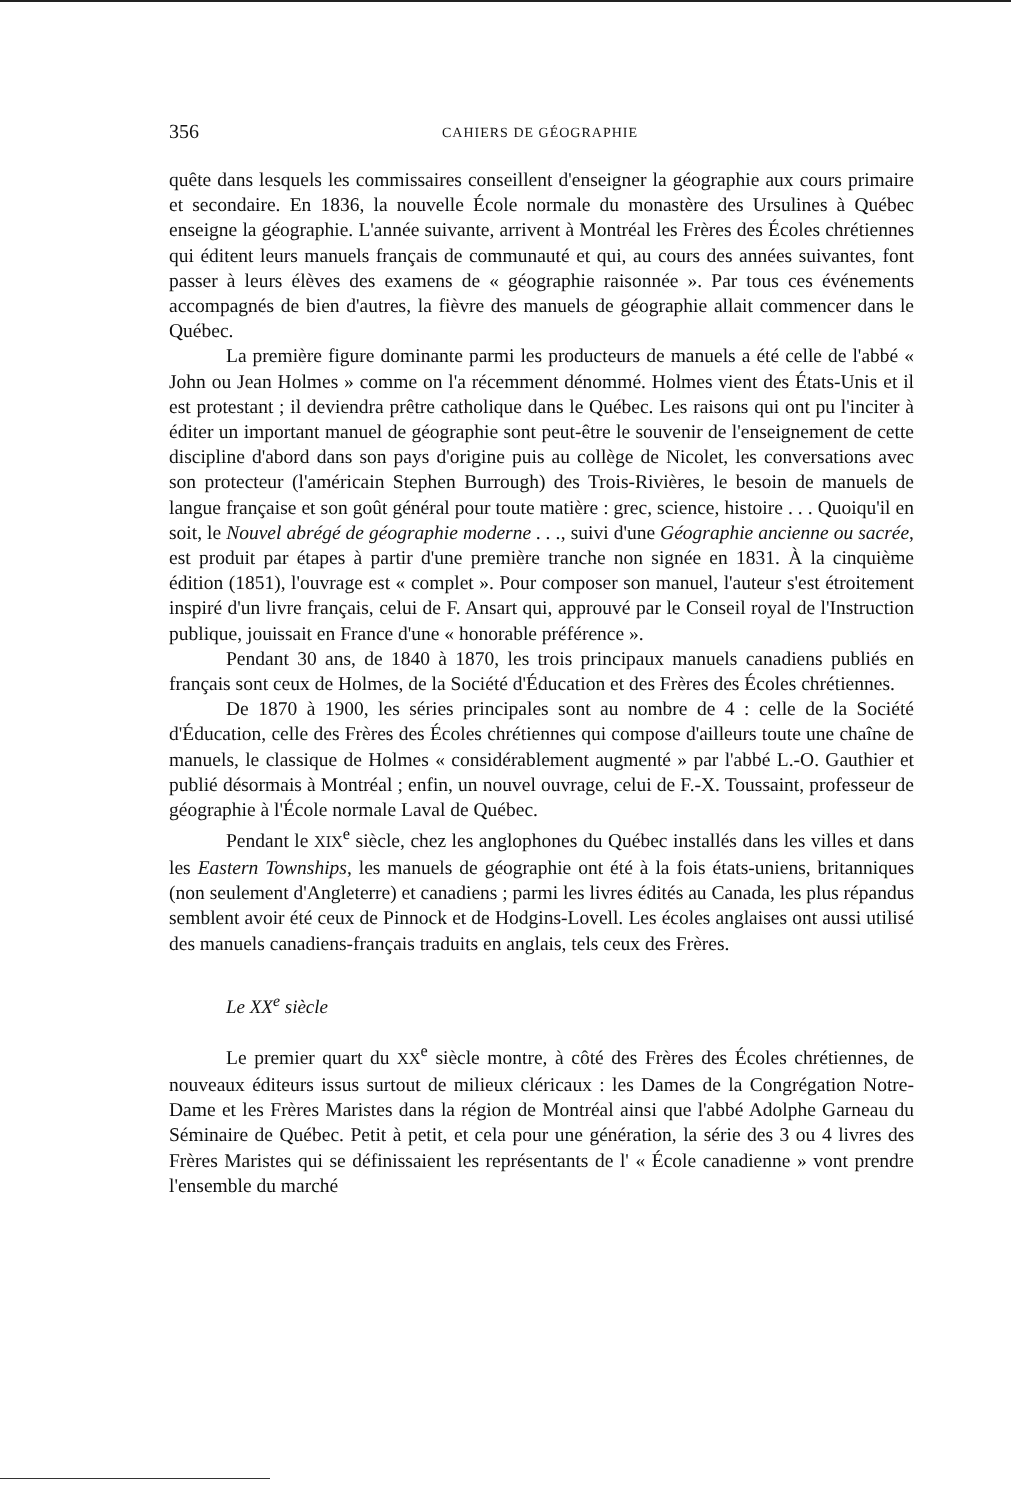356 CAHIERS DE GÉOGRAPHIE
quête dans lesquels les commissaires conseillent d'enseigner la géographie aux cours primaire et secondaire. En 1836, la nouvelle École normale du monastère des Ursulines à Québec enseigne la géographie. L'année suivante, arrivent à Montréal les Frères des Écoles chrétiennes qui éditent leurs manuels français de communauté et qui, au cours des années suivantes, font passer à leurs élèves des examens de « géographie raisonnée ». Par tous ces événements accompagnés de bien d'autres, la fièvre des manuels de géographie allait commencer dans le Québec.
La première figure dominante parmi les producteurs de manuels a été celle de l'abbé « John ou Jean Holmes » comme on l'a récemment dénommé. Holmes vient des États-Unis et il est protestant ; il deviendra prêtre catholique dans le Québec. Les raisons qui ont pu l'inciter à éditer un important manuel de géographie sont peut-être le souvenir de l'enseignement de cette discipline d'abord dans son pays d'origine puis au collège de Nicolet, les conversations avec son protecteur (l'américain Stephen Burrough) des Trois-Rivières, le besoin de manuels de langue française et son goût général pour toute matière : grec, science, histoire . . . Quoiqu'il en soit, le Nouvel abrégé de géographie moderne . . ., suivi d'une Géographie ancienne ou sacrée, est produit par étapes à partir d'une première tranche non signée en 1831. À la cinquième édition (1851), l'ouvrage est « complet ». Pour composer son manuel, l'auteur s'est étroitement inspiré d'un livre français, celui de F. Ansart qui, approuvé par le Conseil royal de l'Instruction publique, jouissait en France d'une « honorable préférence ».
Pendant 30 ans, de 1840 à 1870, les trois principaux manuels canadiens publiés en français sont ceux de Holmes, de la Société d'Éducation et des Frères des Écoles chrétiennes.
De 1870 à 1900, les séries principales sont au nombre de 4 : celle de la Société d'Éducation, celle des Frères des Écoles chrétiennes qui compose d'ailleurs toute une chaîne de manuels, le classique de Holmes « considérablement augmenté » par l'abbé L.-O. Gauthier et publié désormais à Montréal ; enfin, un nouvel ouvrage, celui de F.-X. Toussaint, professeur de géographie à l'École normale Laval de Québec.
Pendant le XIX<sup>e</sup> siècle, chez les anglophones du Québec installés dans les villes et dans les Eastern Townships, les manuels de géographie ont été à la fois états-uniens, britanniques (non seulement d'Angleterre) et canadiens ; parmi les livres édités au Canada, les plus répandus semblent avoir été ceux de Pinnock et de Hodgins-Lovell. Les écoles anglaises ont aussi utilisé des manuels canadiens-français traduits en anglais, tels ceux des Frères.
Le XX<sup>e</sup> siècle
Le premier quart du XX<sup>e</sup> siècle montre, à côté des Frères des Écoles chrétiennes, de nouveaux éditeurs issus surtout de milieux cléricaux : les Dames de la Congrégation Notre-Dame et les Frères Maristes dans la région de Montréal ainsi que l'abbé Adolphe Garneau du Séminaire de Québec. Petit à petit, et cela pour une génération, la série des 3 ou 4 livres des Frères Maristes qui se définissaient les représentants de l' « École canadienne » vont prendre l'ensemble du marché